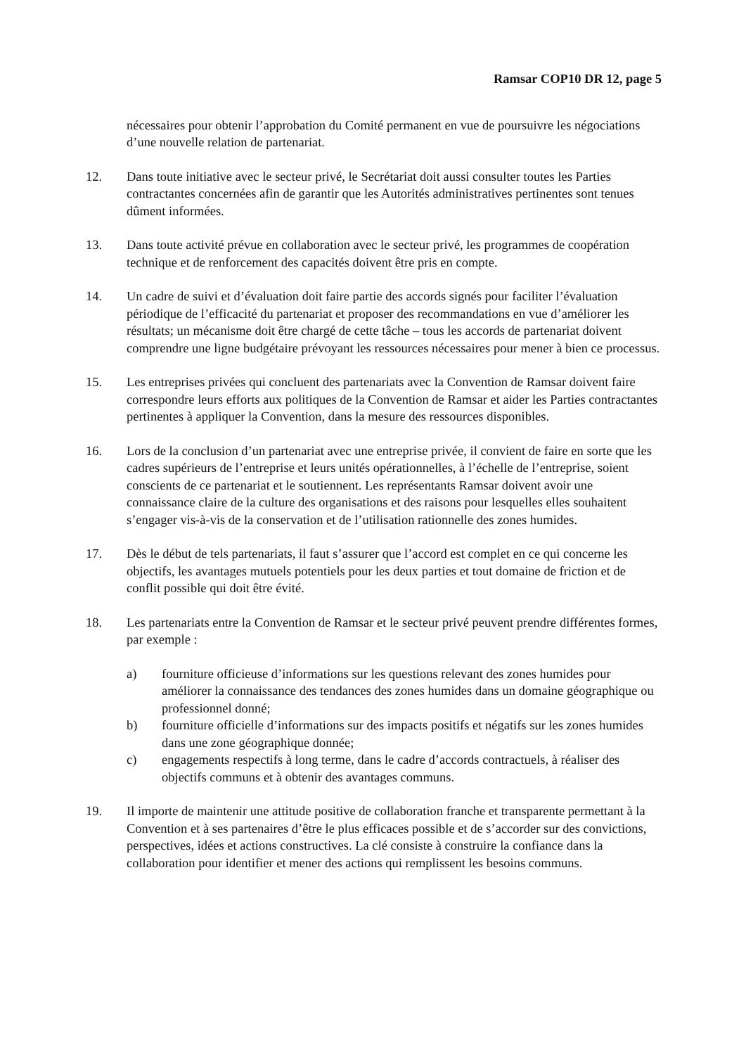Ramsar COP10 DR 12, page 5
nécessaires pour obtenir l’approbation du Comité permanent en vue de poursuivre les négociations d’une nouvelle relation de partenariat.
12. Dans toute initiative avec le secteur privé, le Secrétariat doit aussi consulter toutes les Parties contractantes concernées afin de garantir que les Autorités administratives pertinentes sont tenues dûment informées.
13. Dans toute activité prévue en collaboration avec le secteur privé, les programmes de coopération technique et de renforcement des capacités doivent être pris en compte.
14. Un cadre de suivi et d’évaluation doit faire partie des accords signés pour faciliter l’évaluation périodique de l’efficacité du partenariat et proposer des recommandations en vue d’améliorer les résultats; un mécanisme doit être chargé de cette tâche – tous les accords de partenariat doivent comprendre une ligne budgétaire prévoyant les ressources nécessaires pour mener à bien ce processus.
15. Les entreprises privées qui concluent des partenariats avec la Convention de Ramsar doivent faire correspondre leurs efforts aux politiques de la Convention de Ramsar et aider les Parties contractantes pertinentes à appliquer la Convention, dans la mesure des ressources disponibles.
16. Lors de la conclusion d’un partenariat avec une entreprise privée, il convient de faire en sorte que les cadres supérieurs de l’entreprise et leurs unités opérationnelles, à l’échelle de l’entreprise, soient conscients de ce partenariat et le soutiennent. Les représentants Ramsar doivent avoir une connaissance claire de la culture des organisations et des raisons pour lesquelles elles souhaitent s’engager vis-à-vis de la conservation et de l’utilisation rationnelle des zones humides.
17. Dès le début de tels partenariats, il faut s’assurer que l’accord est complet en ce qui concerne les objectifs, les avantages mutuels potentiels pour les deux parties et tout domaine de friction et de conflit possible qui doit être évité.
18. Les partenariats entre la Convention de Ramsar et le secteur privé peuvent prendre différentes formes, par exemple :
a) fourniture officieuse d’informations sur les questions relevant des zones humides pour améliorer la connaissance des tendances des zones humides dans un domaine géographique ou professionnel donné;
b) fourniture officielle d’informations sur des impacts positifs et négatifs sur les zones humides dans une zone géographique donnée;
c) engagements respectifs à long terme, dans le cadre d’accords contractuels, à réaliser des objectifs communs et à obtenir des avantages communs.
19. Il importe de maintenir une attitude positive de collaboration franche et transparente permettant à la Convention et à ses partenaires d’être le plus efficaces possible et de s’accorder sur des convictions, perspectives, idées et actions constructives. La clé consiste à construire la confiance dans la collaboration pour identifier et mener des actions qui remplissent les besoins communs.